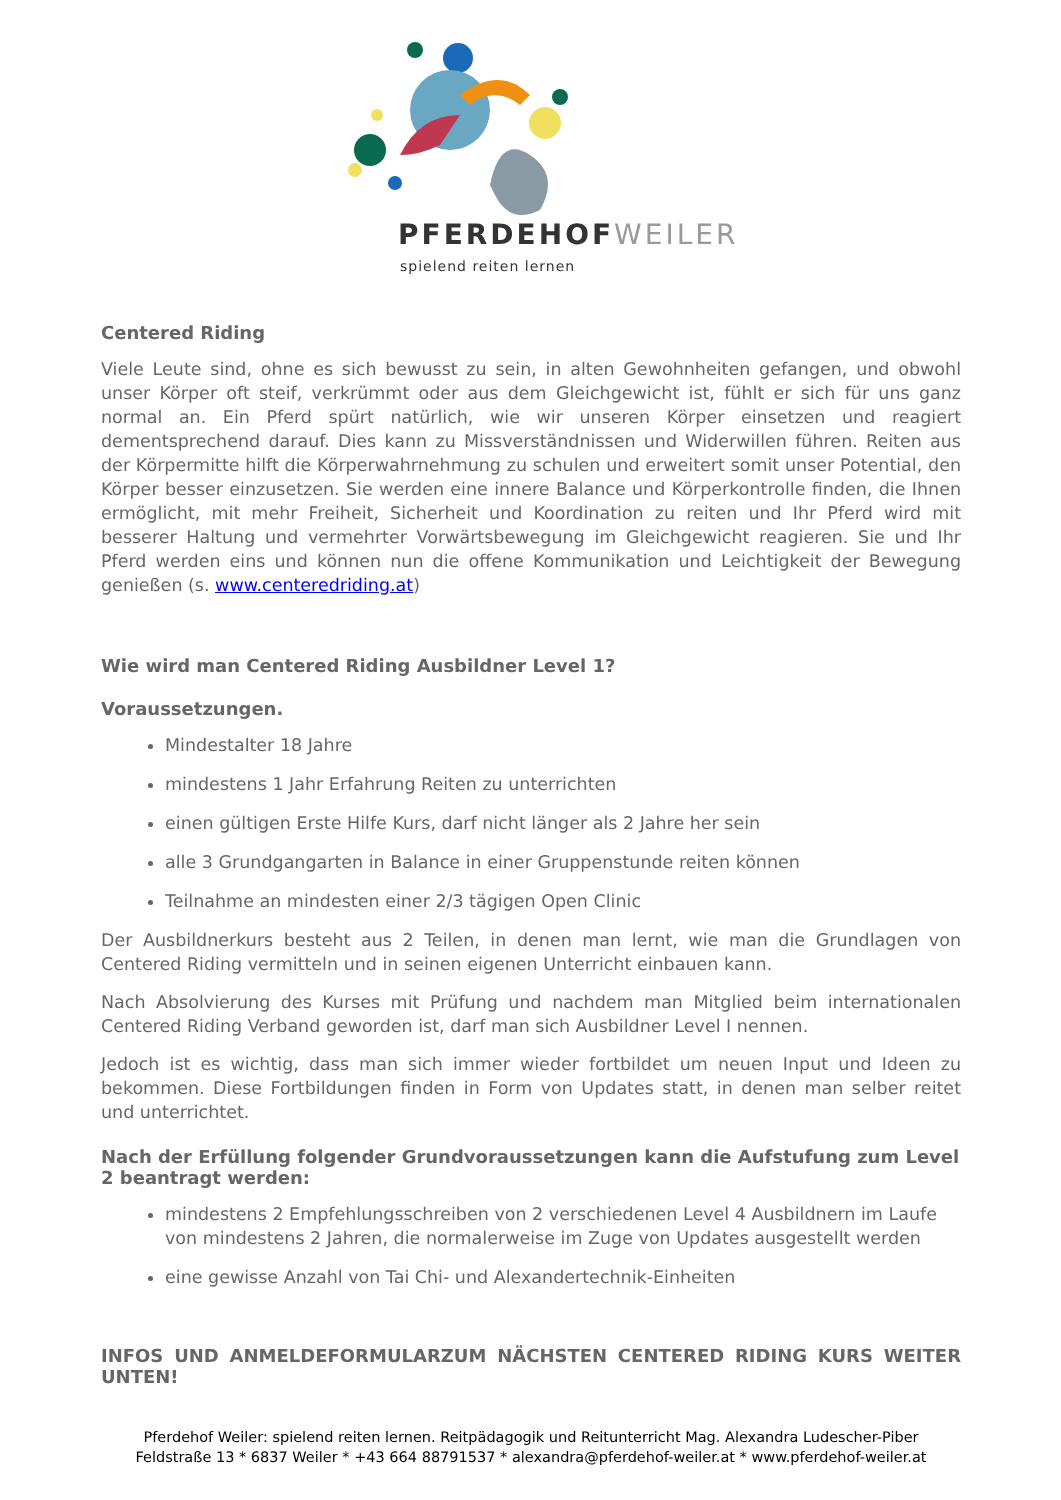PFERDEHOFWEILER
spielend reiten lernen
Centered Riding
Viele Leute sind, ohne es sich bewusst zu sein, in alten Gewohnheiten gefangen, und obwohl unser Körper oft steif, verkrümmt oder aus dem Gleichgewicht ist, fühlt er sich für uns ganz normal an. Ein Pferd spürt natürlich, wie wir unseren Körper einsetzen und reagiert dementsprechend darauf. Dies kann zu Missverständnissen und Widerwillen führen. Reiten aus der Körpermitte hilft die Körperwahrnehmung zu schulen und erweitert somit unser Potential, den Körper besser einzusetzen. Sie werden eine innere Balance und Körperkontrolle finden, die Ihnen ermöglicht, mit mehr Freiheit, Sicherheit und Koordination zu reiten und Ihr Pferd wird mit besserer Haltung und vermehrter Vorwärtsbewegung im Gleichgewicht reagieren. Sie und Ihr Pferd werden eins und können nun die offene Kommunikation und Leichtigkeit der Bewegung genießen (s. www.centeredriding.at)
Wie wird man Centered Riding Ausbildner Level 1?
Voraussetzungen.
Mindestalter 18 Jahre
mindestens 1 Jahr Erfahrung Reiten zu unterrichten
einen gültigen Erste Hilfe Kurs, darf nicht länger als 2 Jahre her sein
alle 3 Grundgangarten in Balance in einer Gruppenstunde reiten können
Teilnahme an mindesten einer 2/3 tägigen Open Clinic
Der Ausbildnerkurs besteht aus 2 Teilen, in denen man lernt, wie man die Grundlagen von Centered Riding vermitteln und in seinen eigenen Unterricht einbauen kann.
Nach Absolvierung des Kurses mit Prüfung und nachdem man Mitglied beim internationalen Centered Riding Verband geworden ist, darf man sich Ausbildner Level I nennen.
Jedoch ist es wichtig, dass man sich immer wieder fortbildet um neuen Input und Ideen zu bekommen. Diese Fortbildungen finden in Form von Updates statt, in denen man selber reitet und unterrichtet.
Nach der Erfüllung folgender Grundvoraussetzungen kann die Aufstufung zum Level 2 beantragt werden:
mindestens 2 Empfehlungsschreiben von 2 verschiedenen Level 4 Ausbildnern im Laufe von mindestens 2 Jahren, die normalerweise im Zuge von Updates ausgestellt werden
eine gewisse Anzahl von Tai Chi- und Alexandertechnik-Einheiten
INFOS UND ANMELDEFORMULARZUM NÄCHSTEN CENTERED RIDING KURS WEITER UNTEN!
Pferdehof Weiler: spielend reiten lernen. Reitpädagogik und Reitunterricht Mag. Alexandra Ludescher-Piber
Feldstraße 13 * 6837 Weiler * +43 664 88791537 * alexandra@pferdehof-weiler.at * www.pferdehof-weiler.at